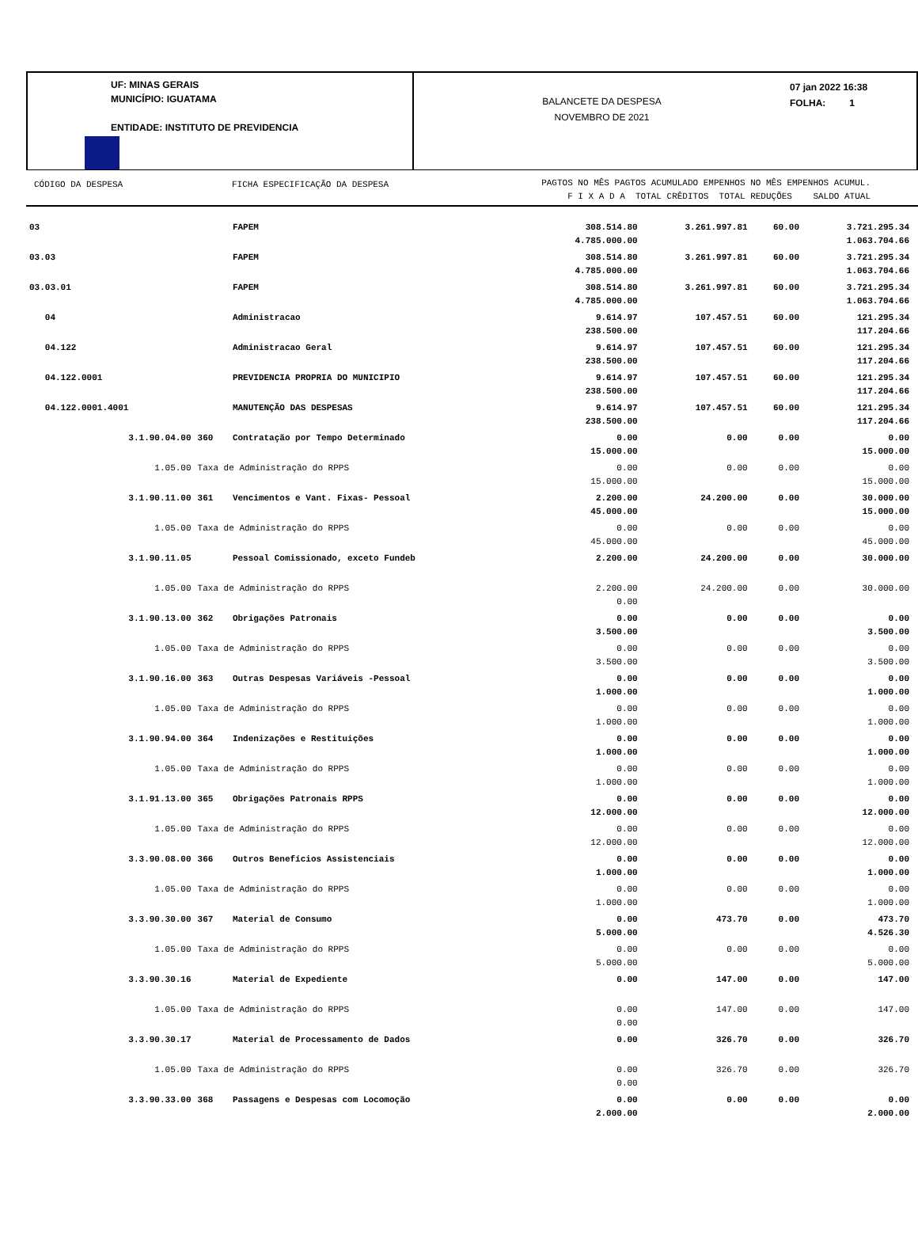UF: MINAS GERAIS
MUNICÍPIO: IGUATAMA
ENTIDADE: INSTITUTO DE PREVIDENCIA
BALANCETE DA DESPESA
NOVEMBRO DE 2021
07 jan 2022 16:38
FOLHA: 1
CÓDIGO DA DESPESA FICHA ESPECIFICAÇÃO DA DESPESA
PAGTOS NO MÊS PAGTOS ACUMULADO EMPENHOS NO MÊS EMPENHOS ACUMUL.
F I X A D A TOTAL CRÊDITOS TOTAL REDUÇÕES SALDO ATUAL
| 03 | | FAPEM | 308.514.80 4.785.000.00 | 3.261.997.81 | 60.00 | 3.721.295.34 1.063.704.66 |
| 03.03 | | FAPEM | 308.514.80 4.785.000.00 | 3.261.997.81 | 60.00 | 3.721.295.34 1.063.704.66 |
| 03.03.01 | | FAPEM | 308.514.80 4.785.000.00 | 3.261.997.81 | 60.00 | 3.721.295.34 1.063.704.66 |
| 04 | | Administracao | 9.614.97 238.500.00 | 107.457.51 | 60.00 | 121.295.34 117.204.66 |
| 04.122 | | Administracao Geral | 9.614.97 238.500.00 | 107.457.51 | 60.00 | 121.295.34 117.204.66 |
| 04.122.0001 | | PREVIDENCIA PROPRIA DO MUNICIPIO | 9.614.97 238.500.00 | 107.457.51 | 60.00 | 121.295.34 117.204.66 |
| 04.122.0001.4001 | | MANUTENÇÃO DAS DESPESAS | 9.614.97 238.500.00 | 107.457.51 | 60.00 | 121.295.34 117.204.66 |
| 3.1.90.04.00 | 360 | Contratação por Tempo Determinado | 0.00 15.000.00 | 0.00 | 0.00 | 0.00 15.000.00 |
| 1.05.00 | Taxa de Administração do RPPS | | 0.00 15.000.00 | 0.00 | 0.00 | 0.00 15.000.00 |
| 3.1.90.11.00 | 361 | Vencimentos e Vant. Fixas- Pessoal | 2.200.00 45.000.00 | 24.200.00 | 0.00 | 30.000.00 15.000.00 |
| 1.05.00 | Taxa de Administração do RPPS | | 0.00 45.000.00 | 0.00 | 0.00 | 0.00 45.000.00 |
| 3.1.90.11.05 | | Pessoal Comissionado, exceto Fundeb | 2.200.00 | 24.200.00 | 0.00 | 30.000.00 |
| 1.05.00 | Taxa de Administração do RPPS | | 2.200.00 0.00 | 24.200.00 | 0.00 | 30.000.00 |
| 3.1.90.13.00 | 362 | Obrigações Patronais | 0.00 3.500.00 | 0.00 | 0.00 | 0.00 3.500.00 |
| 1.05.00 | Taxa de Administração do RPPS | | 0.00 3.500.00 | 0.00 | 0.00 | 0.00 3.500.00 |
| 3.1.90.16.00 | 363 | Outras Despesas Variáveis -Pessoal | 0.00 1.000.00 | 0.00 | 0.00 | 0.00 1.000.00 |
| 1.05.00 | Taxa de Administração do RPPS | | 0.00 1.000.00 | 0.00 | 0.00 | 0.00 1.000.00 |
| 3.1.90.94.00 | 364 | Indenizações e Restituições | 0.00 1.000.00 | 0.00 | 0.00 | 0.00 1.000.00 |
| 1.05.00 | Taxa de Administração do RPPS | | 0.00 1.000.00 | 0.00 | 0.00 | 0.00 1.000.00 |
| 3.1.91.13.00 | 365 | Obrigações Patronais RPPS | 0.00 12.000.00 | 0.00 | 0.00 | 0.00 12.000.00 |
| 1.05.00 | Taxa de Administração do RPPS | | 0.00 12.000.00 | 0.00 | 0.00 | 0.00 12.000.00 |
| 3.3.90.08.00 | 366 | Outros Benefícios Assistenciais | 0.00 1.000.00 | 0.00 | 0.00 | 0.00 1.000.00 |
| 1.05.00 | Taxa de Administração do RPPS | | 0.00 1.000.00 | 0.00 | 0.00 | 0.00 1.000.00 |
| 3.3.90.30.00 | 367 | Material de Consumo | 0.00 5.000.00 | 473.70 | 0.00 | 473.70 4.526.30 |
| 1.05.00 | Taxa de Administração do RPPS | | 0.00 5.000.00 | 0.00 | 0.00 | 0.00 5.000.00 |
| 3.3.90.30.16 | | Material de Expediente | 0.00 | 147.00 | 0.00 | 147.00 |
| 1.05.00 | Taxa de Administração do RPPS | | 0.00 0.00 | 147.00 | 0.00 | 147.00 |
| 3.3.90.30.17 | | Material de Processamento de Dados | 0.00 | 326.70 | 0.00 | 326.70 |
| 1.05.00 | Taxa de Administração do RPPS | | 0.00 0.00 | 326.70 | 0.00 | 326.70 |
| 3.3.90.33.00 | 368 | Passagens e Despesas com Locomoção | 0.00 2.000.00 | 0.00 | 0.00 | 0.00 2.000.00 |